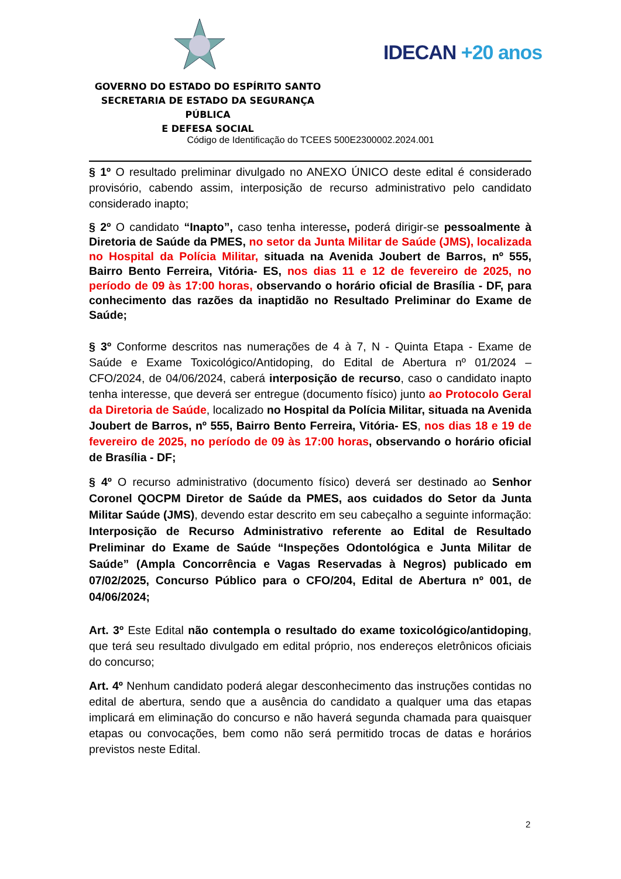GOVERNO DO ESTADO DO ESPÍRITO SANTO
SECRETARIA DE ESTADO DA SEGURANÇA PÚBLICA
E DEFESA SOCIAL
IDECAN +20 anos
Código de Identificação do TCEES 500E2300002.2024.001
§ 1º O resultado preliminar divulgado no ANEXO ÚNICO deste edital é considerado provisório, cabendo assim, interposição de recurso administrativo pelo candidato considerado inapto;
§ 2º O candidato “Inapto”, caso tenha interesse, poderá dirigir-se pessoalmente à Diretoria de Saúde da PMES, no setor da Junta Militar de Saúde (JMS), localizada no Hospital da Polícia Militar, situada na Avenida Joubert de Barros, nº 555, Bairro Bento Ferreira, Vitória- ES, nos dias 11 e 12 de fevereiro de 2025, no período de 09 às 17:00 horas, observando o horário oficial de Brasília - DF, para conhecimento das razões da inaptidão no Resultado Preliminar do Exame de Saúde;
§ 3º Conforme descritos nas numerações de 4 à 7, N - Quinta Etapa - Exame de Saúde e Exame Toxicológico/Antidoping, do Edital de Abertura nº 01/2024 – CFO/2024, de 04/06/2024, caberá interposição de recurso, caso o candidato inapto tenha interesse, que deverá ser entregue (documento físico) junto ao Protocolo Geral da Diretoria de Saúde, localizado no Hospital da Polícia Militar, situada na Avenida Joubert de Barros, nº 555, Bairro Bento Ferreira, Vitória- ES, nos dias 18 e 19 de fevereiro de 2025, no período de 09 às 17:00 horas, observando o horário oficial de Brasília - DF;
§ 4º O recurso administrativo (documento físico) deverá ser destinado ao Senhor Coronel QOCPM Diretor de Saúde da PMES, aos cuidados do Setor da Junta Militar Saúde (JMS), devendo estar descrito em seu cabeçalho a seguinte informação: Interposição de Recurso Administrativo referente ao Edital de Resultado Preliminar do Exame de Saúde “Inspeções Odontológica e Junta Militar de Saúde” (Ampla Concorrência e Vagas Reservadas à Negros) publicado em 07/02/2025, Concurso Público para o CFO/204, Edital de Abertura nº 001, de 04/06/2024;
Art. 3º Este Edital não contempla o resultado do exame toxicológico/antidoping, que terá seu resultado divulgado em edital próprio, nos endereços eletrônicos oficiais do concurso;
Art. 4º Nenhum candidato poderá alegar desconhecimento das instruções contidas no edital de abertura, sendo que a ausência do candidato a qualquer uma das etapas implicará em eliminação do concurso e não haverá segunda chamada para quaisquer etapas ou convocações, bem como não será permitido trocas de datas e horários previstos neste Edital.
2